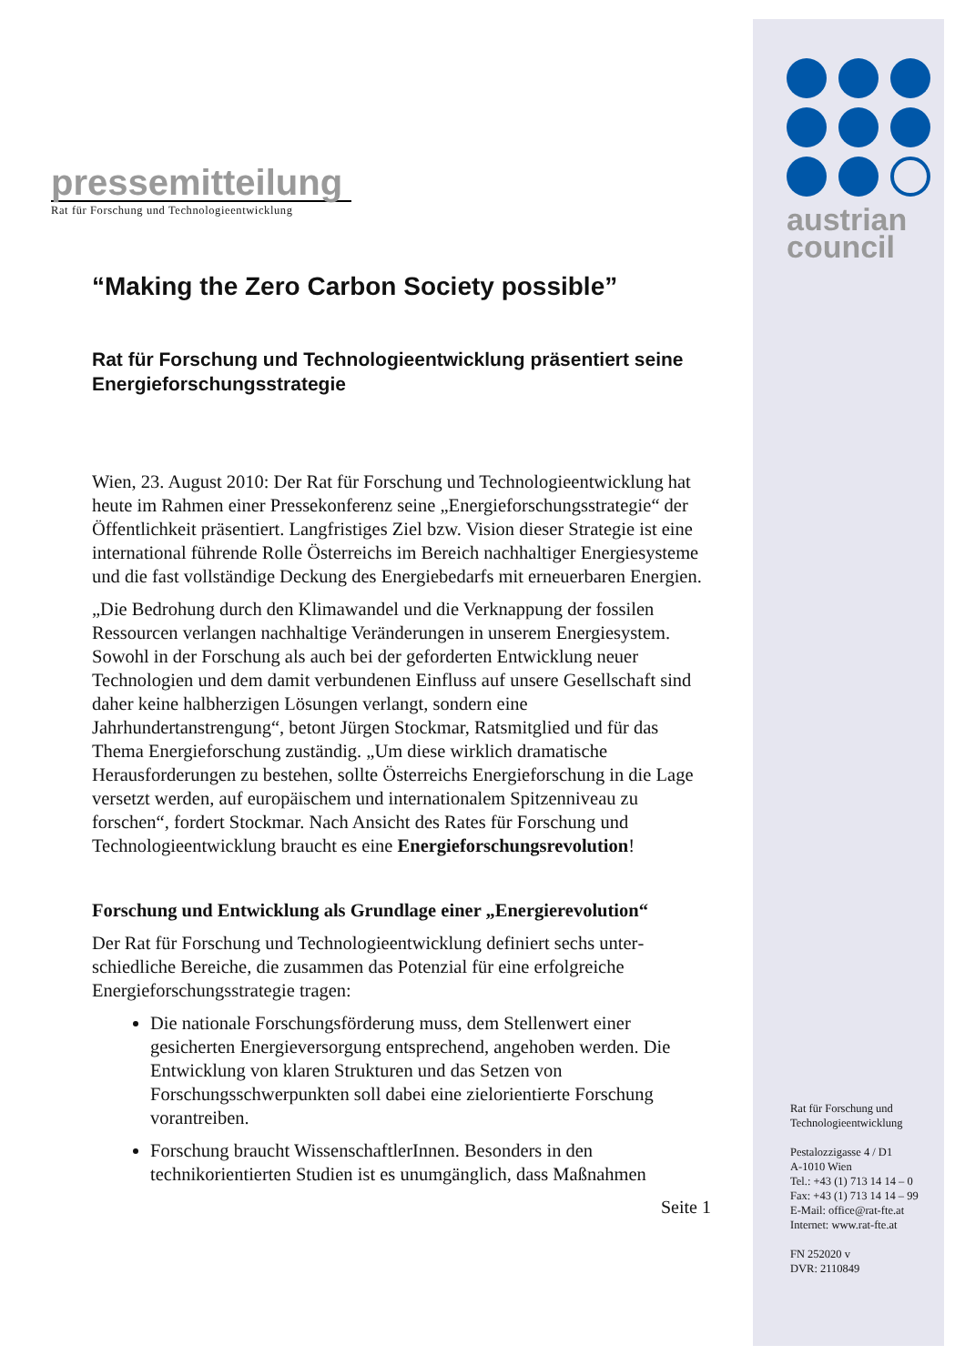austrian
council
pressemitteilung
Rat für Forschung und Technologieentwicklung
“Making the Zero Carbon Society possible”
Rat für Forschung und Technologieentwicklung präsentiert seine Energieforschungsstrategie
Wien, 23. August 2010: Der Rat für Forschung und Technologie­entwicklung hat heute im Rahmen einer Pressekonferenz seine „Energie­forschungsstrategie“ der Öffentlichkeit präsentiert. Langfristiges Ziel bzw. Vision dieser Strategie ist eine international führende Rolle Österreichs im Bereich nachhaltiger Energiesysteme und die fast vollständige Deckung des Energiebedarfs mit erneuerbaren Energien.
„Die Bedrohung durch den Klimawandel und die Verknappung der fossilen Ressourcen verlangen nachhaltige Veränderungen in unserem Energie­system. Sowohl in der Forschung als auch bei der geforderten Entwicklung neuer Technologien und dem damit verbundenen Einfluss auf unsere Gesellschaft sind daher keine halbherzigen Lösungen verlangt, sondern eine Jahrhundertanstrengung“, betont Jürgen Stockmar, Ratsmitglied und für das Thema Energieforschung zuständig. „Um diese wirklich dramatische Herausforderungen zu bestehen, sollte Österreichs Energieforschung in die Lage versetzt werden, auf europäischem und internationalem Spitzenniveau zu forschen“, fordert Stockmar. Nach Ansicht des Rates für Forschung und Technologieentwicklung braucht es eine Energieforschungsrevolution!
Forschung und Entwicklung als Grundlage einer „Energie­revolution“
Der Rat für Forschung und Technologieentwicklung definiert sechs unter­schiedliche Bereiche, die zusammen das Potenzial für eine erfolgreiche Energieforschungsstrategie tragen:
Die nationale Forschungsförderung muss, dem Stellenwert einer gesicherten Energieversorgung entsprechend, angehoben werden. Die Entwicklung von klaren Strukturen und das Setzen von Forschungsschwerpunkten soll dabei eine zielorientierte Forschung vorantreiben.
Forschung braucht WissenschaftlerInnen. Besonders in den technikorientierten Studien ist es unumgänglich, dass Maßnahmen
Seite 1
Rat für Forschung und
Technologieentwicklung
Pestalozzigasse 4 / D1
A-1010 Wien
Tel.: +43 (1) 713 14 14 – 0
Fax: +43 (1) 713 14 14 – 99
E-Mail: office@rat-fte.at
Internet: www.rat-fte.at
FN 252020 v
DVR: 2110849